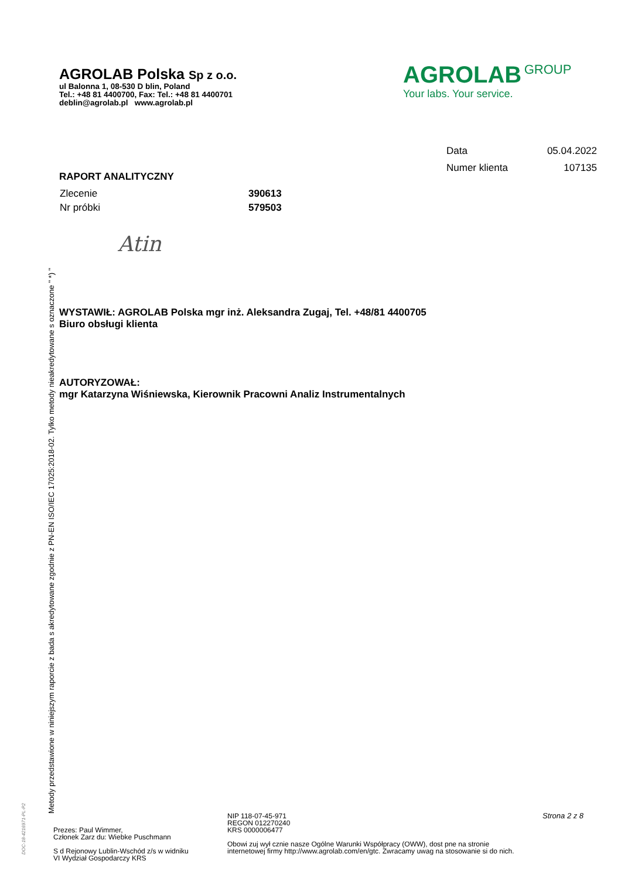AGROLAB Polska Sp z o.o.
ul Balonna 1, 08-530 D blin, Poland
Tel.: +48 81 4400700, Fax: Tel.: +48 81 4400701
deblin@agrolab.pl www.agrolab.pl
AGROLAB GROUP
Your labs. Your service.
| Data | 05.04.2022 |
| Numer klienta | 107135 |
RAPORT ANALITYCZNY
| Zlecenie | 390613 |
| Nr próbki | 579503 |
Atin
WYSTAWIŁ: AGROLAB Polska mgr inż. Aleksandra Zugaj, Tel. +48/81 4400705
Biuro obsługi klienta
AUTORYZOWAŁ:
mgr Katarzyna Wiśniewska, Kierownik Pracowni Analiz Instrumentalnych
Metody przedstawione w niniejszym raporcie z bada s akredytowane zgodnie z PN-EN ISO/IEC 17025:2018-02. Tylko metody nieakredytowane s oznaczone " *) "
DOC-18-4216971-PL-P2
Strona 2 z 8
Prezes: Paul Wimmer,
Członek Zarz du: Wiebke Puschmann
S d Rejonowy Lublin-Wschód z/s w widniku
VI Wydział Gospodarczy KRS
NIP 118-07-45-971
REGON 012270240
KRS 0000006477
Obowi zuj wył cznie nasze Ogólne Warunki Współpracy (OWW), dost pne na stronie
internetowej firmy http://www.agrolab.com/en/gtc. Zwracamy uwag na stosowanie si do nich.